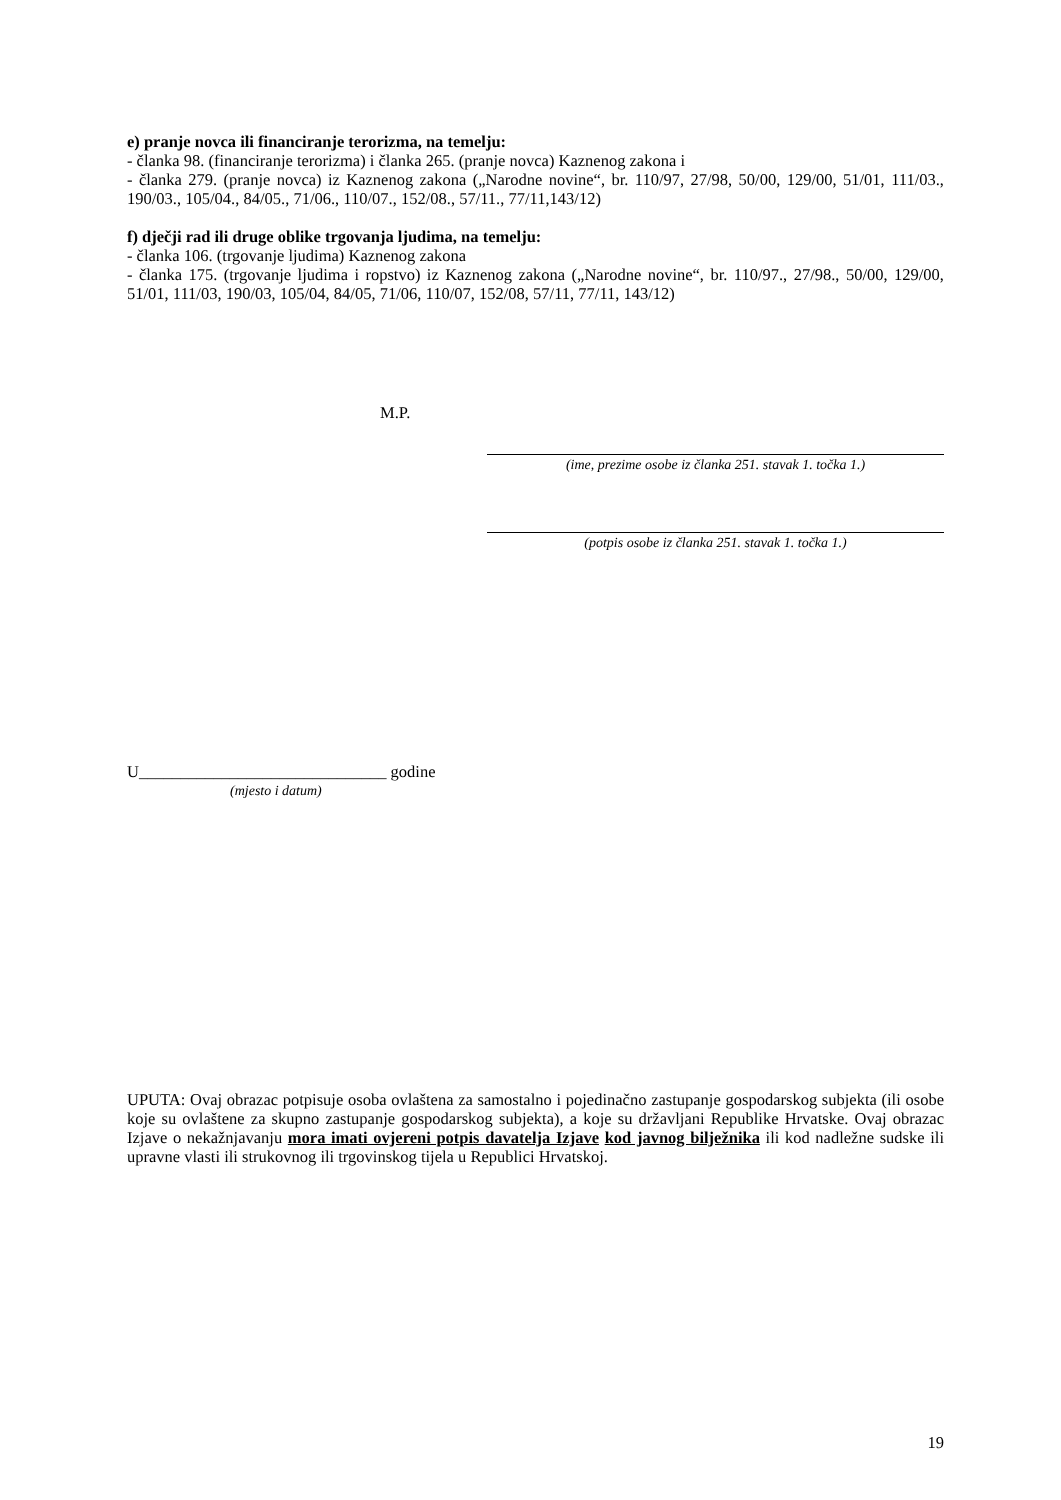e) pranje novca ili financiranje terorizma, na temelju:
- članka 98. (financiranje terorizma) i članka 265. (pranje novca) Kaznenog zakona i
- članka 279. (pranje novca) iz Kaznenog zakona („Narodne novine“, br. 110/97, 27/98, 50/00, 129/00, 51/01, 111/03., 190/03., 105/04., 84/05., 71/06., 110/07., 152/08., 57/11., 77/11,143/12)
f) dječji rad ili druge oblike trgovanja ljudima, na temelju:
- članka 106. (trgovanje ljudima) Kaznenog zakona
- članka 175. (trgovanje ljudima i ropstvo) iz Kaznenog zakona („Narodne novine“, br. 110/97., 27/98., 50/00, 129/00, 51/01, 111/03, 190/03, 105/04, 84/05, 71/06, 110/07, 152/08, 57/11, 77/11, 143/12)
M.P.
(ime, prezime osobe iz članka 251. stavak 1. točka 1.)
(potpis osobe iz članka 251. stavak 1. točka 1.)
U______________________________ godine
(mjesto i datum)
UPUTA: Ovaj obrazac potpisuje osoba ovlaštena za samostalno i pojedinačno zastupanje gospodarskog subjekta (ili osobe koje su ovlaštene za skupno zastupanje gospodarskog subjekta), a koje su državljani Republike Hrvatske. Ovaj obrazac Izjave o nekažnjavanju mora imati ovjereni potpis davatelja Izjave kod javnog bilježnika ili kod nadležne sudske ili upravne vlasti ili strukovnog ili trgovinskog tijela u Republici Hrvatskoj.
19